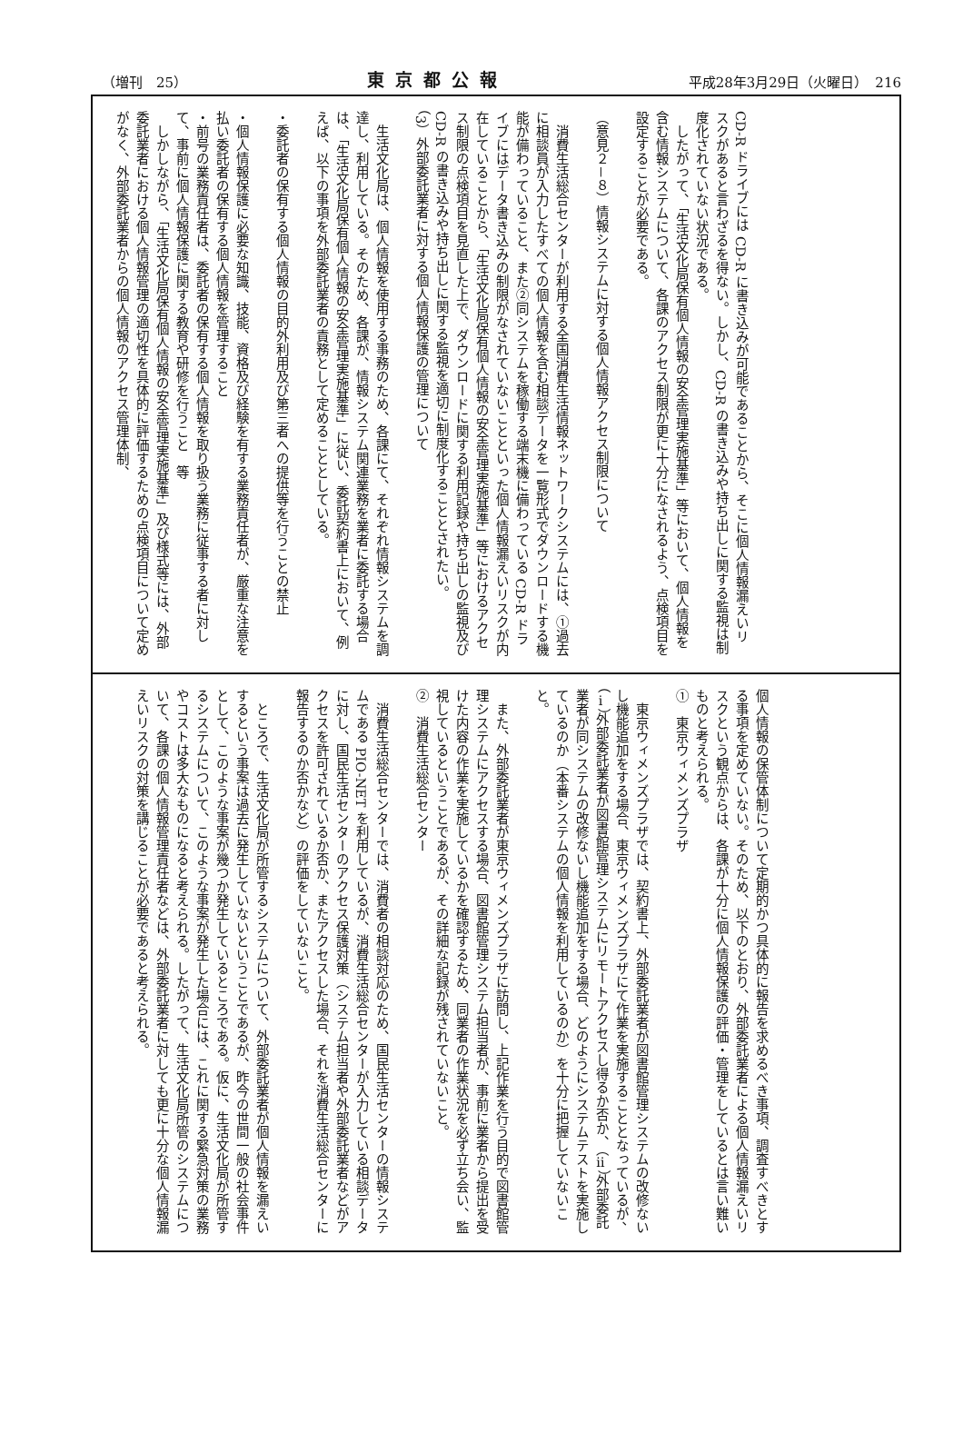（増刊　25） 東京都公報 平成28年3月29日（火曜日）　216
CD-R ドライブには CD-R に書き込みが可能であることから、そこに個人情報漏えいリスクがあると言わざるを得ない。しかし、CD-R の書き込みや持ち出しに関する監視は制度化されていない状況である。
　したがって、「生活文化局保有個人情報の安全管理実施基準」等において、個人情報を含む情報システムについて、各課のアクセス制限が更に十分になされるよう、点検項目を設定することが必要である。
（意見２－８）情報システムに対する個人情報アクセス制限について
　消費生活総合センターが利用する全国消費生活情報ネットワークシステムには、①過去に相談員が入力したすべての個人情報を含む相談データを一覧形式でダウンロードする機能が備わっていること、また②同システムを稼働する端末機に備わっている CD-R ドライブにはデータ書き込みの制限がなされていないことといった個人情報漏えいリスクが内在していることから、「生活文化局保有個人情報の安全管理実施基準」等におけるアクセス制限の点検項目を見直した上で、ダウンロードに関する利用記録や持ち出しの監視及び CD-R の書き込みや持ち出しに関する監視を適切に制度化することとされたい。
（3）外部委託業者に対する個人情報保護の管理について
　生活文化局は、個人情報を使用する事務のため、各課にて、それぞれ情報システムを調達し、利用している。そのため、各課が、情報システム関連業務を業者に委託する場合は、「生活文化局保有個人情報の安全管理実施基準」に従い、委託契約書上において、例えば、以下の事項を外部委託業者の責務として定めることとしている。
・委託者の保有する個人情報の目的外利用及び第三者への提供等を行うことの禁止
・個人情報保護に必要な知識、技能、資格及び経験を有する業務責任者が、厳重な注意を払い委託者の保有する個人情報を管理すること
・前号の業務責任者は、委託者の保有する個人情報を取り扱う業務に従事する者に対して、事前に個人情報保護に関する教育や研修を行うこと　等
　しかしながら、「生活文化局保有個人情報の安全管理実施基準」及び様式等には、外部委託業者における個人情報管理の適切性を具体的に評価するための点検項目について定めがなく、外部委託業者からの個人情報のアクセス管理体制、
個人情報の保管体制について定期的かつ具体的に報告を求めるべき事項、調査すべきとする事項を定めていない。そのため、以下のとおり、外部委託業者による個人情報漏えいリスクという観点からは、各課が十分に個人情報保護の評価・管理をしているとは言い難いものと考えられる。
①　東京ウィメンズプラザ
　東京ウィメンズプラザでは、契約書上、外部委託業者が図書館管理システムの改修ないし機能追加をする場合、東京ウィメンズプラザにて作業を実施することとなっているが、（ⅰ）外部委託業者が図書館管理システムにリモートアクセスし得るか否か、（ⅱ）外部委託業者が同システムの改修ないし機能追加をする場合、どのようにシステムテストを実施しているのか（本番システムの個人情報を利用しているのか）を十分に把握していないこと。
　また、外部委託業者が東京ウィメンズプラザに訪問し、上記作業を行う目的で図書館管理システムにアクセスする場合、図書館管理システム担当者が、事前に業者から提出を受けた内容の作業を実施しているかを確認するため、同業者の作業状況を必ず立ち会い、監視しているということであるが、その詳細な記録が残されていないこと。
②　消費生活総合センター
　消費生活総合センターでは、消費者の相談対応のため、国民生活センターの情報システムである PIO-NET を利用しているが、消費生活総合センターが入力している相談データに対し、国民生活センターのアクセス保護対策（システム担当者や外部委託業者などがアクセスを許可されているか否か、またアクセスした場合、それを消費生活総合センターに報告するのか否かなど）の評価をしていないこと。
　ところで、生活文化局が所管するシステムについて、外部委託業者が個人情報を漏えいするという事案は過去に発生していないということであるが、昨今の世間一般の社会事件として、このような事案が幾つか発生しているところである。仮に、生活文化局が所管するシステムについて、このような事案が発生した場合には、これに関する緊急対策の業務やコストは多大なものになると考えられる。したがって、生活文化局所管のシステムについて、各課の個人情報管理責任者などは、外部委託業者に対しても更に十分な個人情報漏えいリスクの対策を講じることが必要であると考えられる。